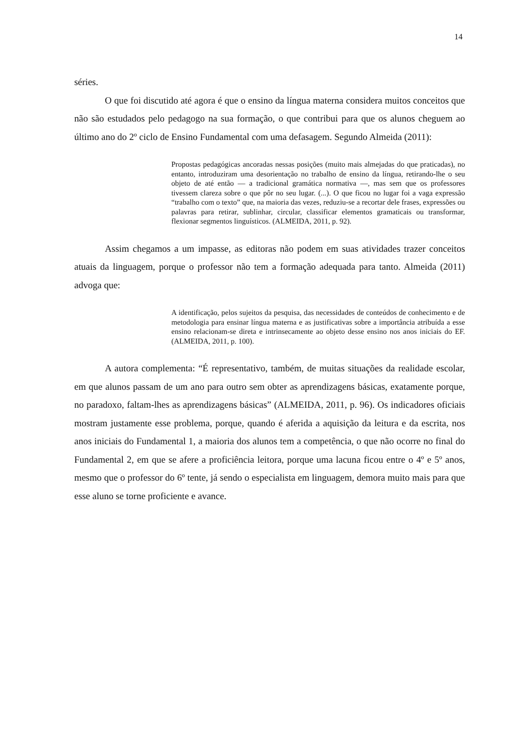14
séries.
O que foi discutido até agora é que o ensino da língua materna considera muitos conceitos que não são estudados pelo pedagogo na sua formação, o que contribui para que os alunos cheguem ao último ano do 2º ciclo de Ensino Fundamental com uma defasagem. Segundo Almeida (2011):
Propostas pedagógicas ancoradas nessas posições (muito mais almejadas do que praticadas), no entanto, introduziram uma desorientação no trabalho de ensino da língua, retirando-lhe o seu objeto de até então — a tradicional gramática normativa —, mas sem que os professores tivessem clareza sobre o que pôr no seu lugar. (...). O que ficou no lugar foi a vaga expressão “trabalho com o texto” que, na maioria das vezes, reduziu-se a recortar dele frases, expressões ou palavras para retirar, sublinhar, circular, classificar elementos gramaticais ou transformar, flexionar segmentos linguísticos. (ALMEIDA, 2011, p. 92).
Assim chegamos a um impasse, as editoras não podem em suas atividades trazer conceitos atuais da linguagem, porque o professor não tem a formação adequada para tanto. Almeida (2011) advoga que:
A identificação, pelos sujeitos da pesquisa, das necessidades de conteúdos de conhecimento e de metodologia para ensinar língua materna e as justificativas sobre a importância atribuída a esse ensino relacionam-se direta e intrinsecamente ao objeto desse ensino nos anos iniciais do EF. (ALMEIDA, 2011, p. 100).
A autora complementa: “É representativo, também, de muitas situações da realidade escolar, em que alunos passam de um ano para outro sem obter as aprendizagens básicas, exatamente porque, no paradoxo, faltam-lhes as aprendizagens básicas” (ALMEIDA, 2011, p. 96). Os indicadores oficiais mostram justamente esse problema, porque, quando é aferida a aquisição da leitura e da escrita, nos anos iniciais do Fundamental 1, a maioria dos alunos tem a competência, o que não ocorre no final do Fundamental 2, em que se afere a proficiência leitora, porque uma lacuna ficou entre o 4º e 5º anos, mesmo que o professor do 6º tente, já sendo o especialista em linguagem, demora muito mais para que esse aluno se torne proficiente e avance.